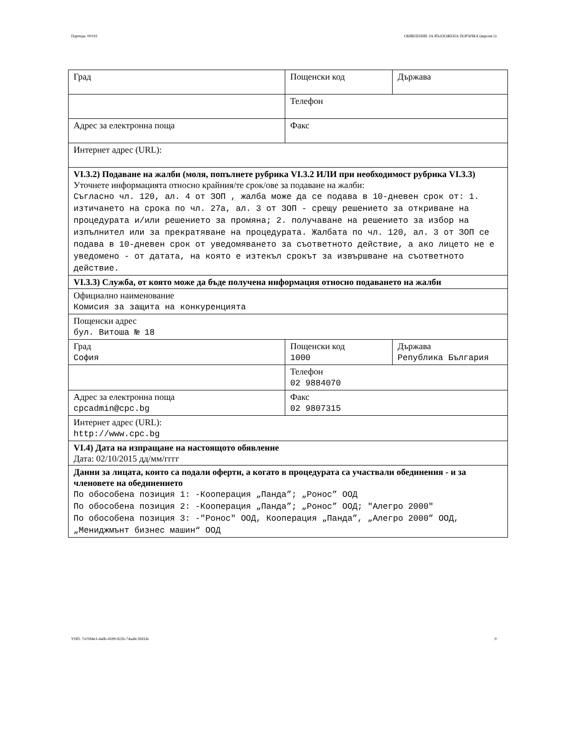Партида: 00193 ОБЯВЛЕНИЕ ЗА ВЪЗЛОЖЕНА ПОРЪЧКА (версия 5)
| Град | Пощенски код | Държава |
| | Телефон | |
| Адрес за електронна поща | Факс | |
| Интернет адрес (URL): | | |
| VI.3.2) Подаване на жалби (моля, попълнете рубрика VI.3.2 ИЛИ при необходимост рубрика VI.3.3) Уточнете информацията относно крайния/те срок/ове за подаване на жалби: Съгласно чл. 120, ал. 4 от ЗОП , жалба може да се подава в 10-дневен срок от: 1. изтичането на срока по чл. 27а, ал. 3 от ЗОП - срещу решението за откриване на процедурата и/или решението за промяна; 2. получаване на решението за избор на изпълнител или за прекратяване на процедурата. Жалбата по чл. 120, ал. 3 от ЗОП се подава в 10-дневен срок от уведомяването за съответното действие, а ако лицето не е уведомено - от датата, на която е изтекъл срокът за извършване на съответното действие. | | |
| VI.3.3) Служба, от която може да бъде получена информация относно подаването на жалби | | |
| Официално наименование Комисия за защита на конкуренцията | | |
| Пощенски адрес бул. Витоша № 18 | | |
| Град София | Пощенски код 1000 | Държава Република България |
| | Телефон 02 9884070 | |
| Адрес за електронна поща cpcadmin@cpc.bg | Факс 02 9807315 | |
| Интернет адрес (URL): http://www.cpc.bg | | |
| VI.4) Дата на изпращане на настоящото обявление Дата: 02/10/2015 дд/мм/гггг | | |
| Данни за лицата, които са подали оферти, а когато в процедурата са участвали обединения - и за членовете на обединението По обособена позиция 1: -Кооперация „Панда”; „Ронос” ООД По обособена позиция 2: -Кооперация „Панда”; „Ронос” ООД; "Алегро 2000" По обособена позиция 3: -"Ронос" ООД, Кооперация „Панда”, „Алегро 2000” ООД, „Мениджмънт бизнес машин“ ООД | | |
УНП: 7c0184e3-4a6b-4599-922b-74aa8c30d1dc 9